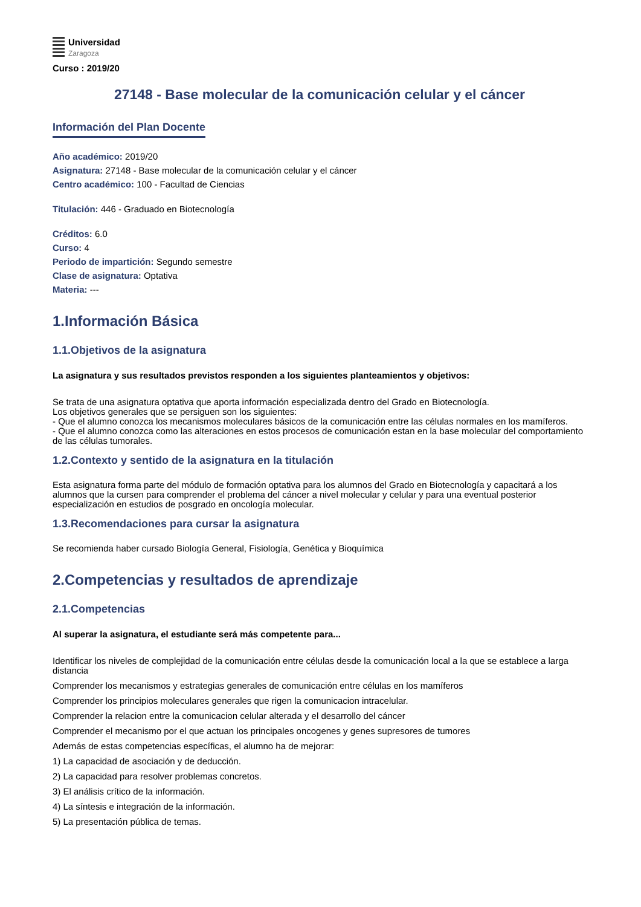Universidad
Zaragoza
Curso : 2019/20
27148 - Base molecular de la comunicación celular y el cáncer
Información del Plan Docente
Año académico: 2019/20
Asignatura: 27148 - Base molecular de la comunicación celular y el cáncer
Centro académico: 100 - Facultad de Ciencias
Titulación: 446 - Graduado en Biotecnología
Créditos: 6.0
Curso: 4
Periodo de impartición: Segundo semestre
Clase de asignatura: Optativa
Materia: ---
1.Información Básica
1.1.Objetivos de la asignatura
La asignatura y sus resultados previstos responden a los siguientes planteamientos y objetivos:
Se trata de una asignatura optativa que aporta información especializada dentro del Grado en Biotecnología.
Los objetivos generales que se persiguen son los siguientes:
- Que el alumno conozca los mecanismos moleculares básicos de la comunicación entre las células normales en los mamíferos.
- Que el alumno conozca como las alteraciones en estos procesos de comunicación estan en la base molecular del comportamiento de las células tumorales.
1.2.Contexto y sentido de la asignatura en la titulación
Esta asignatura forma parte del módulo de formación optativa para los alumnos del Grado en Biotecnología y capacitará a los alumnos que la cursen para comprender el problema del cáncer a nivel molecular y celular y para una eventual posterior especialización en estudios de posgrado en oncología molecular.
1.3.Recomendaciones para cursar la asignatura
Se recomienda haber cursado Biología General, Fisiología, Genética y Bioquímica
2.Competencias y resultados de aprendizaje
2.1.Competencias
Al superar la asignatura, el estudiante será más competente para...
Identificar los niveles de complejidad de la comunicación entre células desde la comunicación local a la que se establece a larga distancia
Comprender los mecanismos y estrategias generales de comunicación entre células en los mamíferos
Comprender los principios moleculares generales que rigen la comunicacion intracelular.
Comprender la relacion entre la comunicacion celular alterada y el desarrollo del cáncer
Comprender el mecanismo por el que actuan los principales oncogenes y genes supresores de tumores
Además de estas competencias específicas, el alumno ha de mejorar:
1) La capacidad de asociación y de deducción.
2) La capacidad para resolver problemas concretos.
3) El análisis crítico de la información.
4) La síntesis e integración de la información.
5) La presentación pública de temas.